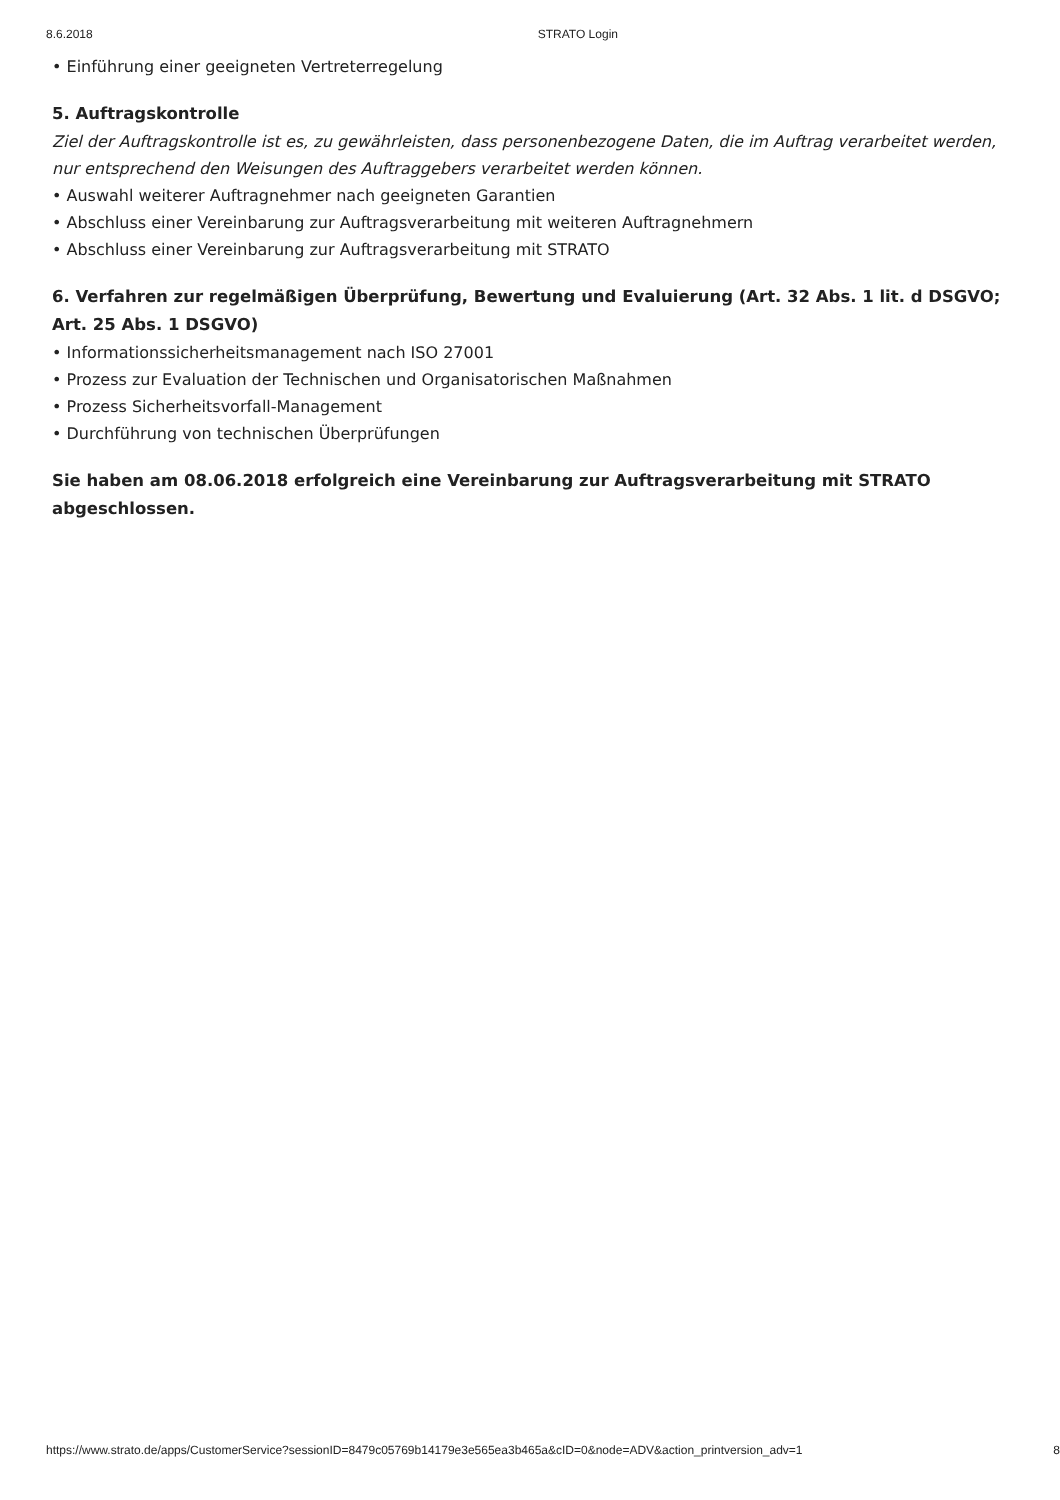8.6.2018 STRATO Login
• Einführung einer geeigneten Vertreterregelung
5. Auftragskontrolle
Ziel der Auftragskontrolle ist es, zu gewährleisten, dass personenbezogene Daten, die im Auftrag verarbeitet werden, nur entsprechend den Weisungen des Auftraggebers verarbeitet werden können.
• Auswahl weiterer Auftragnehmer nach geeigneten Garantien
• Abschluss einer Vereinbarung zur Auftragsverarbeitung mit weiteren Auftragnehmern
• Abschluss einer Vereinbarung zur Auftragsverarbeitung mit STRATO
6. Verfahren zur regelmäßigen Überprüfung, Bewertung und Evaluierung (Art. 32 Abs. 1 lit. d DSGVO; Art. 25 Abs. 1 DSGVO)
• Informationssicherheitsmanagement nach ISO 27001
• Prozess zur Evaluation der Technischen und Organisatorischen Maßnahmen
• Prozess Sicherheitsvorfall-Management
• Durchführung von technischen Überprüfungen
Sie haben am 08.06.2018 erfolgreich eine Vereinbarung zur Auftragsverarbeitung mit STRATO abgeschlossen.
https://www.strato.de/apps/CustomerService?sessionID=8479c05769b14179e3e565ea3b465a&cID=0&node=ADV&action_printversion_adv=1 8